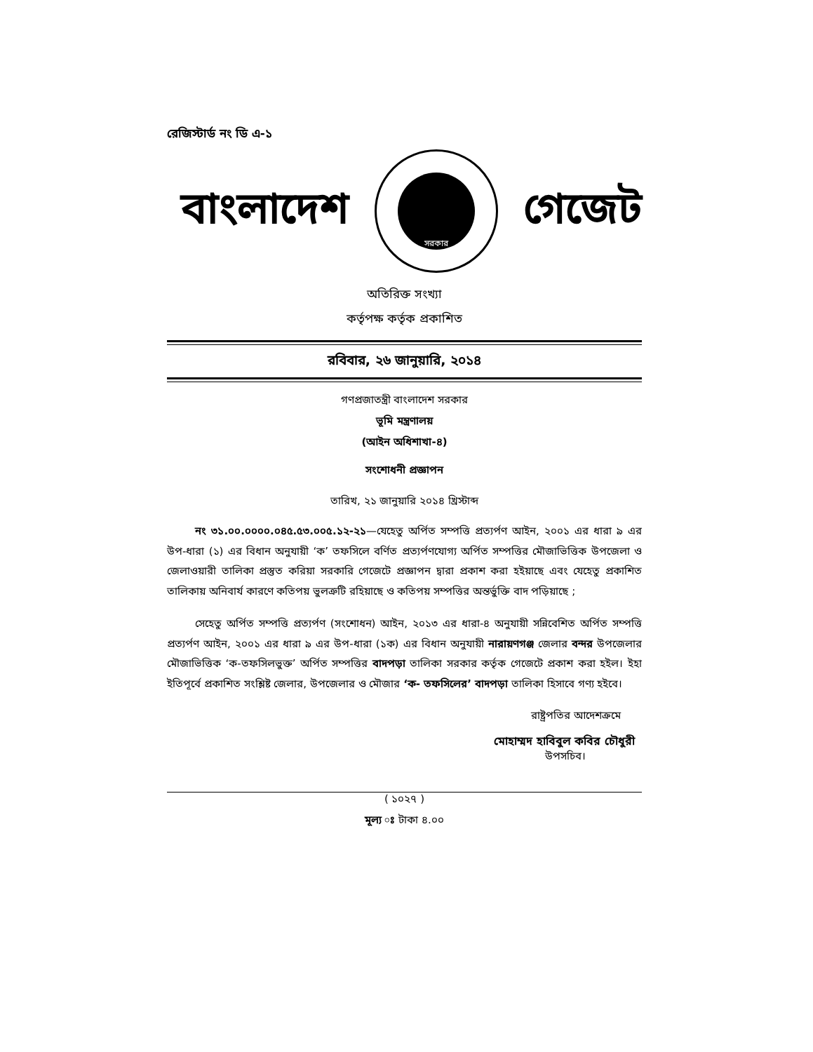রেজিস্টার্ড নং ডি এ-১
বাংলাদেশ
সরকার
গেজেট
অতিরিক্ত সংখ্যা
কর্তৃপক্ষ কর্তৃক প্রকাশিত
রবিবার, ২৬ জানুয়ারি, ২০১৪
গণপ্রজাতন্ত্রী বাংলাদেশ সরকার
ভূমি মন্ত্রণালয়
(আইন অধিশাখা-৪)
সংশোধনী প্রজ্ঞাপন
তারিখ, ২১ জানুয়ারি ২০১৪ খ্রিস্টাব্দ
নং ৩১.০০.০০০০.০৪৫.৫৩.০০৫.১২-২১—যেহেতু অর্পিত সম্পত্তি প্রত্যর্পণ আইন, ২০০১ এর ধারা ৯ এর উপ-ধারা (১) এর বিধান অনুযায়ী ‘ক’ তফসিলে বর্ণিত প্রত্যর্পণযোগ্য অর্পিত সম্পত্তির মৌজাভিত্তিক উপজেলা ও জেলাওয়ারী তালিকা প্রস্তুত করিয়া সরকারি গেজেটে প্রজ্ঞাপন দ্বারা প্রকাশ করা হইয়াছে এবং যেহেতু প্রকাশিত তালিকায় অনিবার্য কারণে কতিপয় ভুলত্রুটি রহিয়াছে ও কতিপয় সম্পত্তির অন্তর্ভুক্তি বাদ পড়িয়াছে ;
সেহেতু অর্পিত সম্পত্তি প্রত্যর্পণ (সংশোধন) আইন, ২০১৩ এর ধারা-৪ অনুযায়ী সন্নিবেশিত অর্পিত সম্পত্তি প্রত্যর্পণ আইন, ২০০১ এর ধারা ৯ এর উপ-ধারা (১ক) এর বিধান অনুযায়ী নারায়ণগঞ্জ জেলার বন্দর উপজেলার মৌজাভিত্তিক ‘ক-তফসিলভুক্ত’ অর্পিত সম্পত্তির বাদপড়া তালিকা সরকার কর্তৃক গেজেটে প্রকাশ করা হইল। ইহা ইতিপূর্বে প্রকাশিত সংশ্লিষ্ট জেলার, উপজেলার ও মৌজার ‘ক- তফসিলের’ বাদপড়া তালিকা হিসাবে গণ্য হইবে।
রাষ্ট্রপতির আদেশক্রমে
মোহাম্মদ হাবিবুল কবির চৌধুরী
উপসচিব।
( ১০২৭ )
মূল্য ঃ টাকা ৪.০০